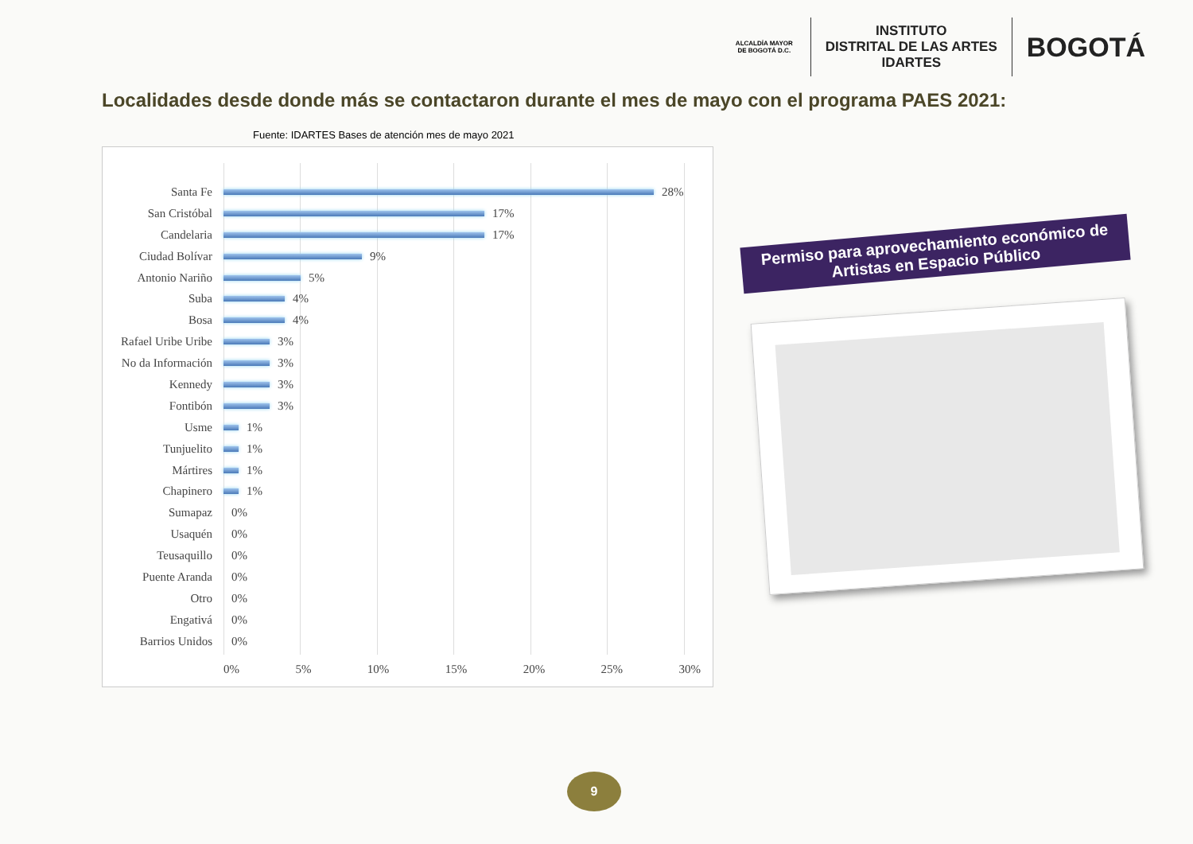ALCALDÍA MAYOR DE BOGOTÁ D.C.
INSTITUTO
DISTRITAL DE LAS ARTES
IDARTES
BOGOTÁ
Localidades desde donde más se contactaron durante el mes de mayo con el programa PAES 2021:
Fuente: IDARTES Bases de atención mes de mayo 2021
Santa Fe 28%
San Cristóbal 17%
Candelaria 17%
Ciudad Bolívar 9%
Antonio Nariño 5%
Suba 4%
Bosa 4%
Rafael Uribe Uribe 3%
No da Información 3%
Kennedy 3%
Fontibón 3%
Usme 1%
Tunjuelito 1%
Mártires 1%
Chapinero 1%
Sumapaz 0%
Usaquén 0%
Teusaquillo 0%
Puente Aranda 0%
Otro 0%
Engativá 0%
Barrios Unidos 0%
0% 5% 10% 15% 20% 25% 30%
Permiso para aprovechamiento económico de
Artistas en Espacio Público
9